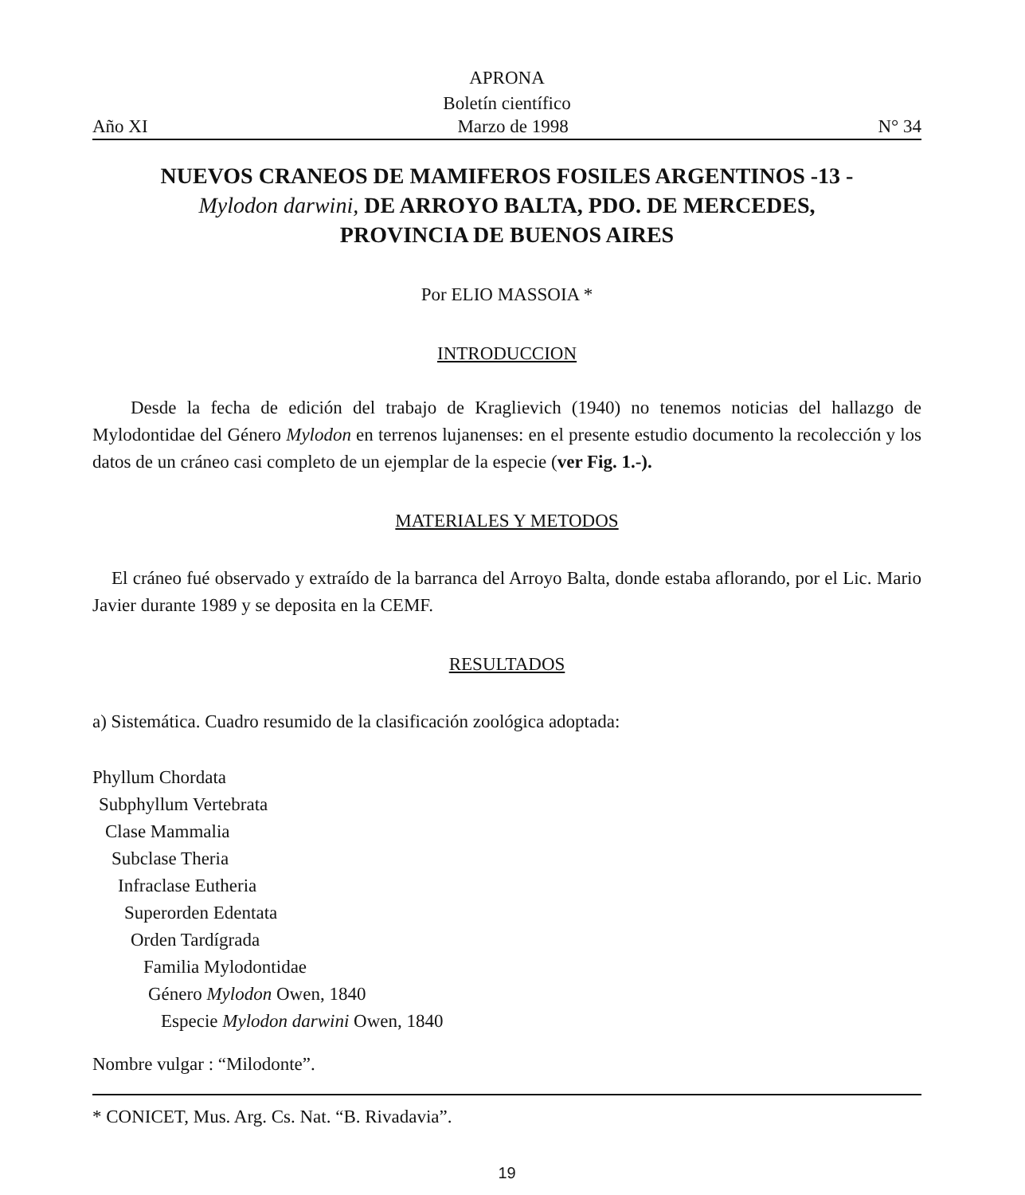APRONA
Boletín científico
Año XI Marzo de 1998 N° 34
NUEVOS CRANEOS DE MAMIFEROS FOSILES ARGENTINOS -13 -
Mylodon darwini, DE ARROYO BALTA, PDO. DE MERCEDES,
PROVINCIA DE BUENOS AIRES
Por ELIO MASSOIA *
INTRODUCCION
Desde la fecha de edición del trabajo de Kraglievich (1940) no tenemos noticias del hallazgo de Mylodontidae del Género Mylodon en terrenos lujanenses: en el presente estudio documento la recolección y los datos de un cráneo casi completo de un ejemplar de la especie (ver Fig. 1.-).
MATERIALES Y METODOS
El cráneo fué observado y extraído de la barranca del Arroyo Balta, donde estaba aflorando, por el Lic. Mario Javier durante 1989 y se deposita en la CEMF.
RESULTADOS
a) Sistemática. Cuadro resumido de la clasificación zoológica adoptada:
Phyllum Chordata
Subphyllum Vertebrata
Clase Mammalia
Subclase Theria
Infraclase Eutheria
Superorden Edentata
Orden Tardígrada
Familia Mylodontidae
Género Mylodon Owen, 1840
Especie Mylodon darwini Owen, 1840
Nombre vulgar : “Milodonte”.
* CONICET, Mus. Arg. Cs. Nat. “B. Rivadavia”.
19